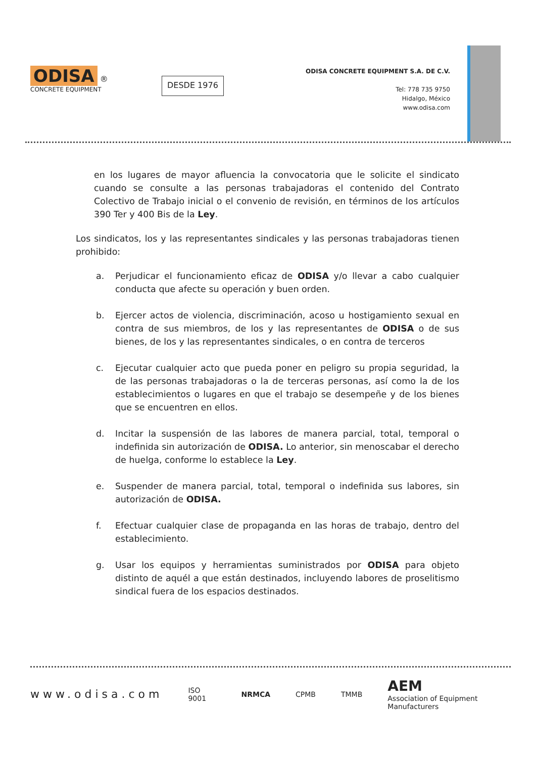ODISA ®
CONCRETE EQUIPMENT
DESDE 1976
ODISA CONCRETE EQUIPMENT S.A. DE C.V.
Tel: 778 735 9750
Hidalgo, México
www.odisa.com
en los lugares de mayor afluencia la convocatoria que le solicite el sindicato cuando se consulte a las personas trabajadoras el contenido del Contrato Colectivo de Trabajo inicial o el convenio de revisión, en términos de los artículos 390 Ter y 400 Bis de la Ley.
Los sindicatos, los y las representantes sindicales y las personas trabajadoras tienen prohibido:
a. Perjudicar el funcionamiento eficaz de ODISA y/o llevar a cabo cualquier conducta que afecte su operación y buen orden.
b. Ejercer actos de violencia, discriminación, acoso u hostigamiento sexual en contra de sus miembros, de los y las representantes de ODISA o de sus bienes, de los y las representantes sindicales, o en contra de terceros
c. Ejecutar cualquier acto que pueda poner en peligro su propia seguridad, la de las personas trabajadoras o la de terceras personas, así como la de los establecimientos o lugares en que el trabajo se desempeñe y de los bienes que se encuentren en ellos.
d. Incitar la suspensión de las labores de manera parcial, total, temporal o indefinida sin autorización de ODISA. Lo anterior, sin menoscabar el derecho de huelga, conforme lo establece la Ley.
e. Suspender de manera parcial, total, temporal o indefinida sus labores, sin autorización de ODISA.
f. Efectuar cualquier clase de propaganda en las horas de trabajo, dentro del establecimiento.
g. Usar los equipos y herramientas suministrados por ODISA para objeto distinto de aquél a que están destinados, incluyendo labores de proselitismo sindical fuera de los espacios destinados.
www.odisa.com ISO 9001 NRMCA CPMB TMMB AEM
Association of Equipment Manufacturers